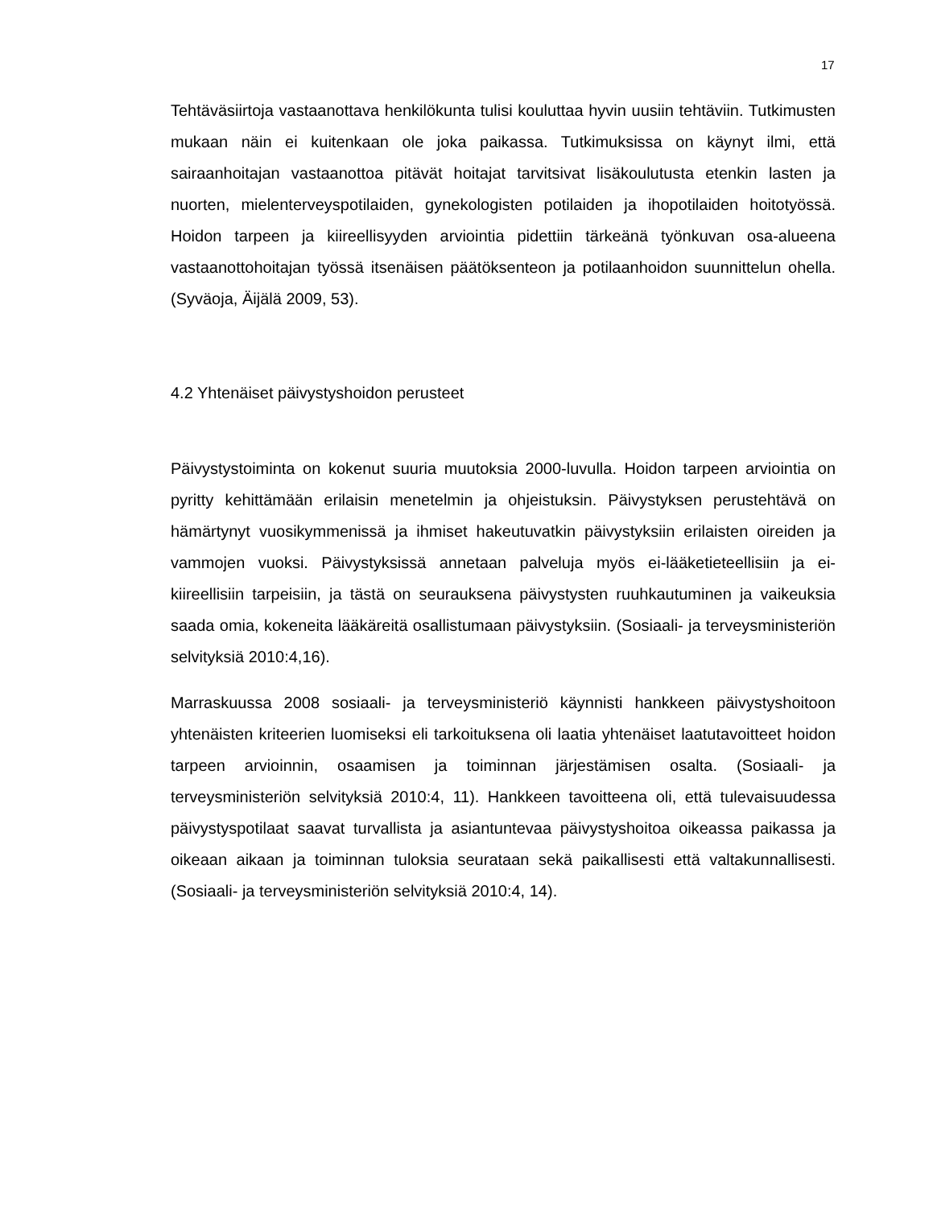17
Tehtäväsiirtoja vastaanottava henkilökunta tulisi kouluttaa hyvin uusiin tehtäviin. Tutkimusten mukaan näin ei kuitenkaan ole joka paikassa. Tutkimuksissa on käynyt ilmi, että sairaanhoitajan vastaanottoa pitävät hoitajat tarvitsivat lisäkoulutusta etenkin lasten ja nuorten, mielenterveyspotilaiden, gynekologisten potilaiden ja ihopotilaiden hoitotyössä. Hoidon tarpeen ja kiireellisyyden arviointia pidettiin tärkeänä työnkuvan osa-alueena vastaanottohoitajan työssä itsenäisen päätöksenteon ja potilaanhoidon suunnittelun ohella. (Syväoja, Äijälä 2009, 53).
4.2 Yhtenäiset päivystyshoidon perusteet
Päivystystoiminta on kokenut suuria muutoksia 2000-luvulla. Hoidon tarpeen arviointia on pyritty kehittämään erilaisin menetelmin ja ohjeistuksin. Päivystyksen perustehtävä on hämärtynyt vuosikymmenissä ja ihmiset hakeutuvatkin päivystyksiin erilaisten oireiden ja vammojen vuoksi. Päivystyksissä annetaan palveluja myös ei-lääketieteellisiin ja ei-kiireellisiin tarpeisiin, ja tästä on seurauksena päivystysten ruuhkautuminen ja vaikeuksia saada omia, kokeneita lääkäreitä osallistumaan päivystyksiin. (Sosiaali- ja terveysministeriön selvityksiä 2010:4,16).
Marraskuussa 2008 sosiaali- ja terveysministeriö käynnisti hankkeen päivystyshoitoon yhtenäisten kriteerien luomiseksi eli tarkoituksena oli laatia yhtenäiset laatutavoitteet hoidon tarpeen arvioinnin, osaamisen ja toiminnan järjestämisen osalta. (Sosiaali- ja terveysministeriön selvityksiä 2010:4, 11). Hankkeen tavoitteena oli, että tulevaisuudessa päivystyspotilaat saavat turvallista ja asiantuntevaa päivystyshoitoa oikeassa paikassa ja oikeaan aikaan ja toiminnan tuloksia seurataan sekä paikallisesti että valtakunnallisesti. (Sosiaali- ja terveysministeriön selvityksiä 2010:4, 14).